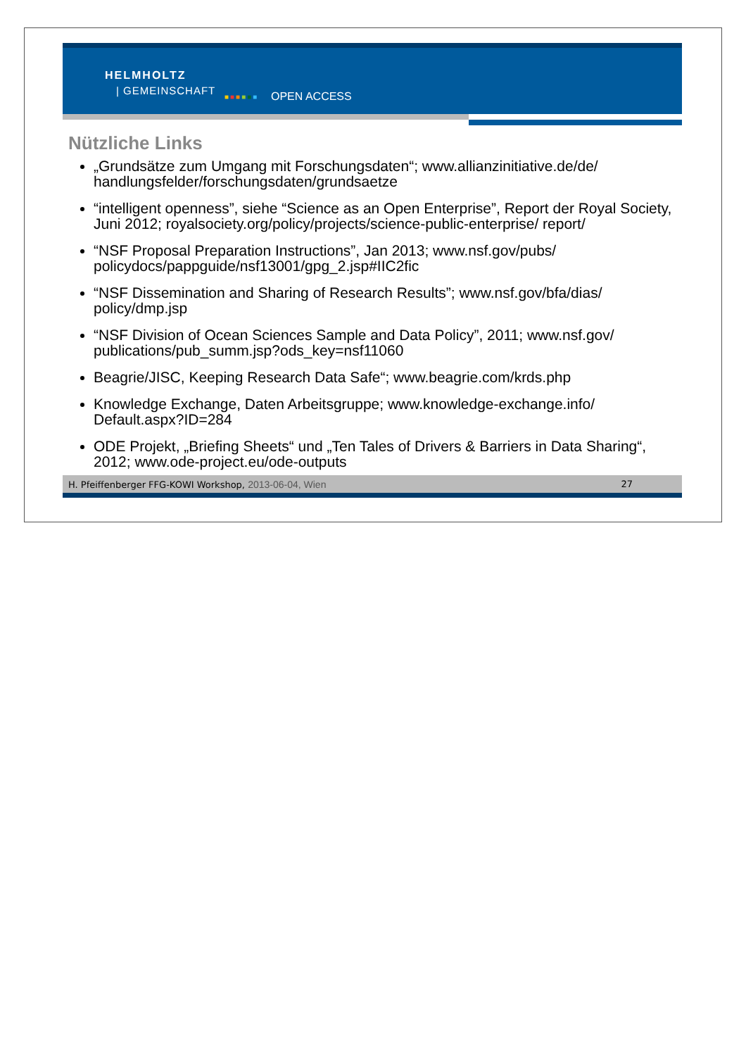HELMHOLTZ
| GEMEINSCHAFT
■■■■■■ OPEN ACCESS
Nützliche Links
„Grundsätze zum Umgang mit Forschungsdaten“; www.allianzinitiative.de/de/ handlungsfelder/forschungsdaten/grundsaetze
“intelligent openness”, siehe “Science as an Open Enterprise”, Report der Royal Society, Juni 2012; royalsociety.org/policy/projects/science-public-enterprise/ report/
“NSF Proposal Preparation Instructions”, Jan 2013; www.nsf.gov/pubs/ policydocs/pappguide/nsf13001/gpg_2.jsp#IIC2fic
“NSF Dissemination and Sharing of Research Results”; www.nsf.gov/bfa/dias/ policy/dmp.jsp
“NSF Division of Ocean Sciences Sample and Data Policy”, 2011; www.nsf.gov/ publications/pub_summ.jsp?ods_key=nsf11060
Beagrie/JISC, Keeping Research Data Safe“; www.beagrie.com/krds.php
Knowledge Exchange, Daten Arbeitsgruppe; www.knowledge-exchange.info/ Default.aspx?ID=284
ODE Projekt, „Briefing Sheets“ und „Ten Tales of Drivers & Barriers in Data Sharing“, 2012; www.ode-project.eu/ode-outputs
H. Pfeiffenberger FFG-KOWI Workshop, 2013-06-04, Wien
27